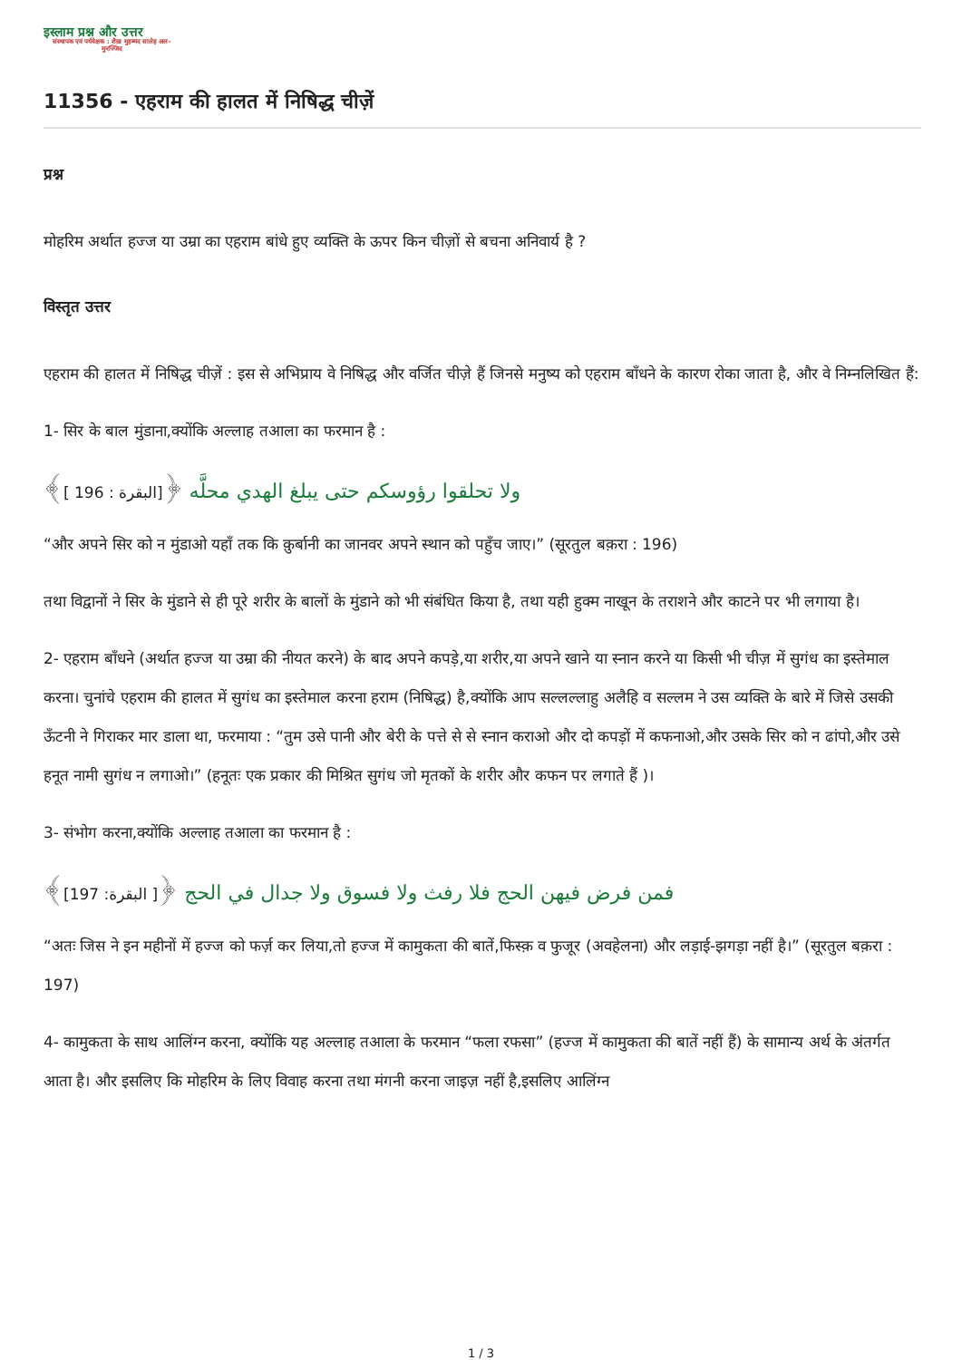इस्लाम प्रश्न और उत्तर
संस्थापक एवं पर्यवेक्षक : शैख़ मुहम्मद सालेह अल-मुनज्जिद
11356 - एहराम की हालत में निषिद्ध चीज़ें
प्रश्न
मोहरिम अर्थात हज्ज या उम्रा का एहराम बांधे हुए व्यक्ति के ऊपर किन चीज़ों से बचना अनिवार्य है ?
विस्तृत उत्तर
एहराम की हालत में निषिद्ध चीज़ें : इस से अभिप्राय वे निषिद्ध और वर्जित चीज़े हैं जिनसे मनुष्य को एहराम बाँधने के कारण रोका जाता है, और वे निम्नलिखित हैं:
1- सिर के बाल मुंडाना,क्योंकि अल्लाह तआला का फरमान है :
ولا تحلقوا رؤوسكم حتى يبلغ الهدي محلَّه ﴿[البقرة : 196 ]﴾
“और अपने सिर को न मुंडाओ यहाँ तक कि क़ुर्बानी का जानवर अपने स्थान को पहुँच जाए।” (सूरतुल बक़रा : 196)
तथा विद्वानों ने सिर के मुंडाने से ही पूरे शरीर के बालों के मुंडाने को भी संबंधित किया है, तथा यही हुक्म नाखून के तराशने और काटने पर भी लगाया है।
2- एहराम बाँधने (अर्थात हज्ज या उम्रा की नीयत करने) के बाद अपने कपड़े,या शरीर,या अपने खाने या स्नान करने या किसी भी चीज़ में सुगंध का इस्तेमाल करना। चुनांचे एहराम की हालत में सुगंध का इस्तेमाल करना हराम (निषिद्ध) है,क्योंकि आप सल्लल्लाहु अलैहि व सल्लम ने उस व्यक्ति के बारे में जिसे उसकी ऊँटनी ने गिराकर मार डाला था, फरमाया : “तुम उसे पानी और बेरी के पत्ते से से स्नान कराओ और दो कपड़ों में कफनाओ,और उसके सिर को न ढांपो,और उसे हनूत नामी सुगंध न लगाओ।” (हनूतः एक प्रकार की मिश्रित सुगंध जो मृतकों के शरीर और कफन पर लगाते हैं )।
3- संभोग करना,क्योंकि अल्लाह तआला का फरमान है :
فمن فرض فيهن الحج فلا رفث ولا فسوق ولا جدال في الحج ﴿[ البقرة: 197]﴾
“अतः जिस ने इन महीनों में हज्ज को फर्ज़ कर लिया,तो हज्ज में कामुकता की बातें,फिस्क़ व फुजूर (अवहेलना) और लड़ाई-झगड़ा नहीं है।” (सूरतुल बक़रा : 197)
4- कामुकता के साथ आलिंग्न करना, क्योंकि यह अल्लाह तआला के फरमान “फला रफसा” (हज्ज में कामुकता की बातें नहीं हैं) के सामान्य अर्थ के अंतर्गत आता है। और इसलिए कि मोहरिम के लिए विवाह करना तथा मंगनी करना जाइज़ नहीं है,इसलिए आलिंग्न
1 / 3